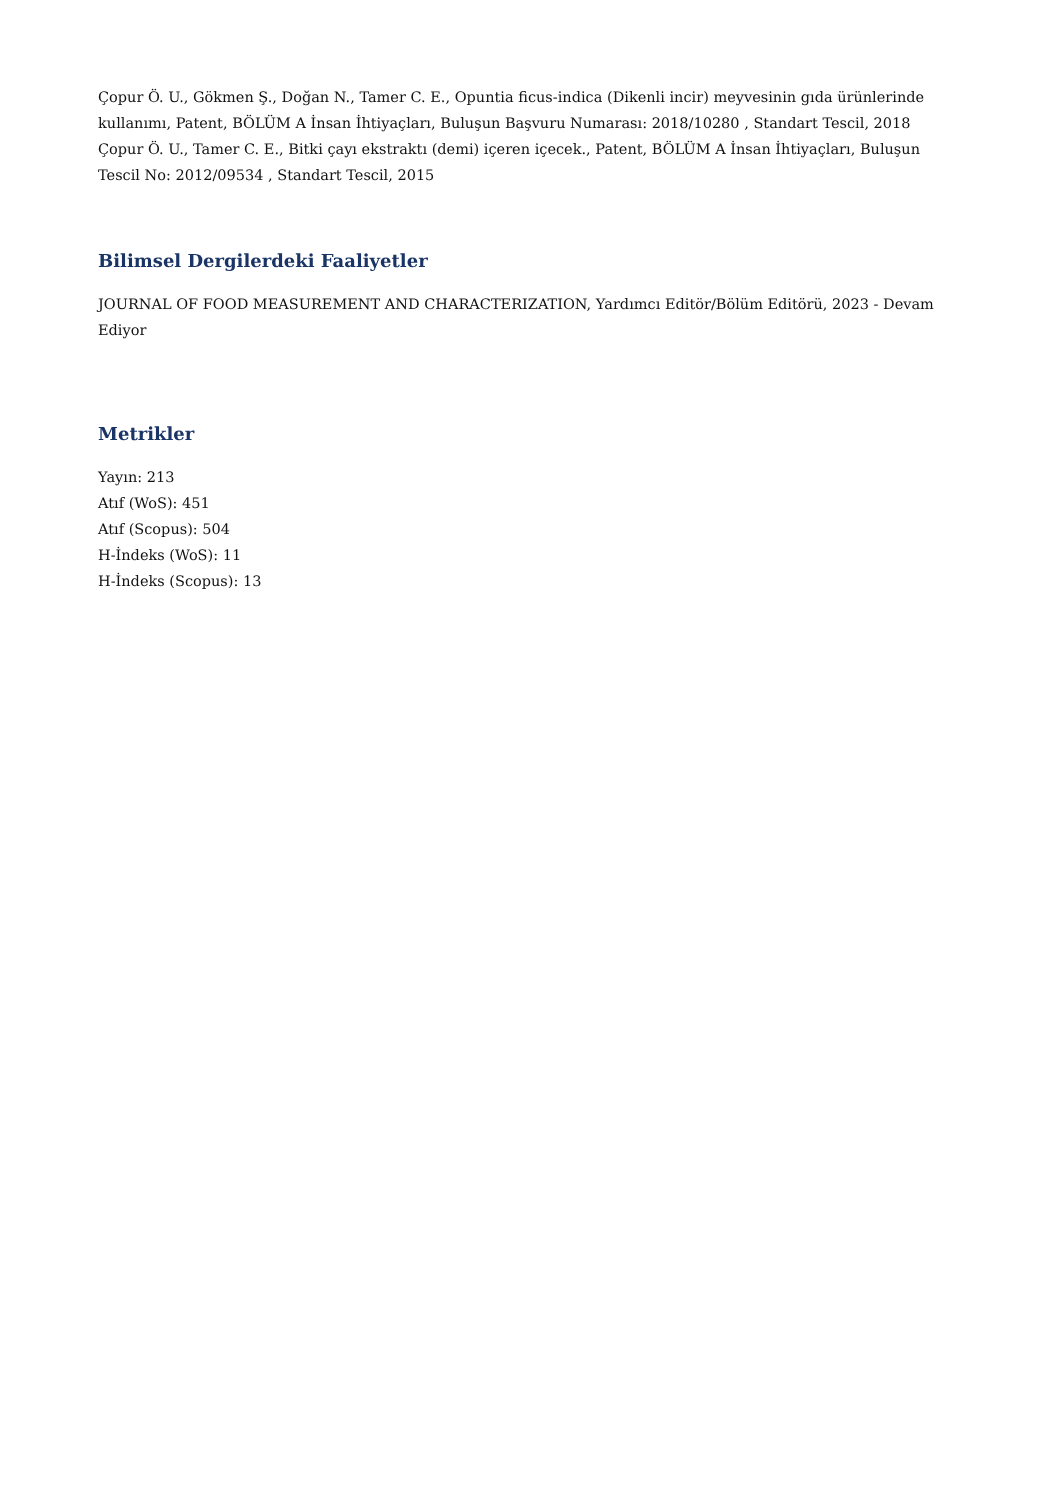Çopur Ö. U., Gökmen Ş., Doğan N., Tamer C. E., Opuntia ficus-indica (Dikenli incir) meyvesinin gıda ürünlerinde kullanımı, Patent, BÖLÜM A İnsan İhtiyaçları, Buluşun Başvuru Numarası: 2018/10280 , Standart Tescil, 2018
Çopur Ö. U., Tamer C. E., Bitki çayı ekstraktı (demi) içeren içecek., Patent, BÖLÜM A İnsan İhtiyaçları, Buluşun Tescil No: 2012/09534 , Standart Tescil, 2015
Bilimsel Dergilerdeki Faaliyetler
JOURNAL OF FOOD MEASUREMENT AND CHARACTERIZATION, Yardımcı Editör/Bölüm Editörü, 2023 - Devam Ediyor
Metrikler
Yayın: 213
Atıf (WoS): 451
Atıf (Scopus): 504
H-İndeks (WoS): 11
H-İndeks (Scopus): 13